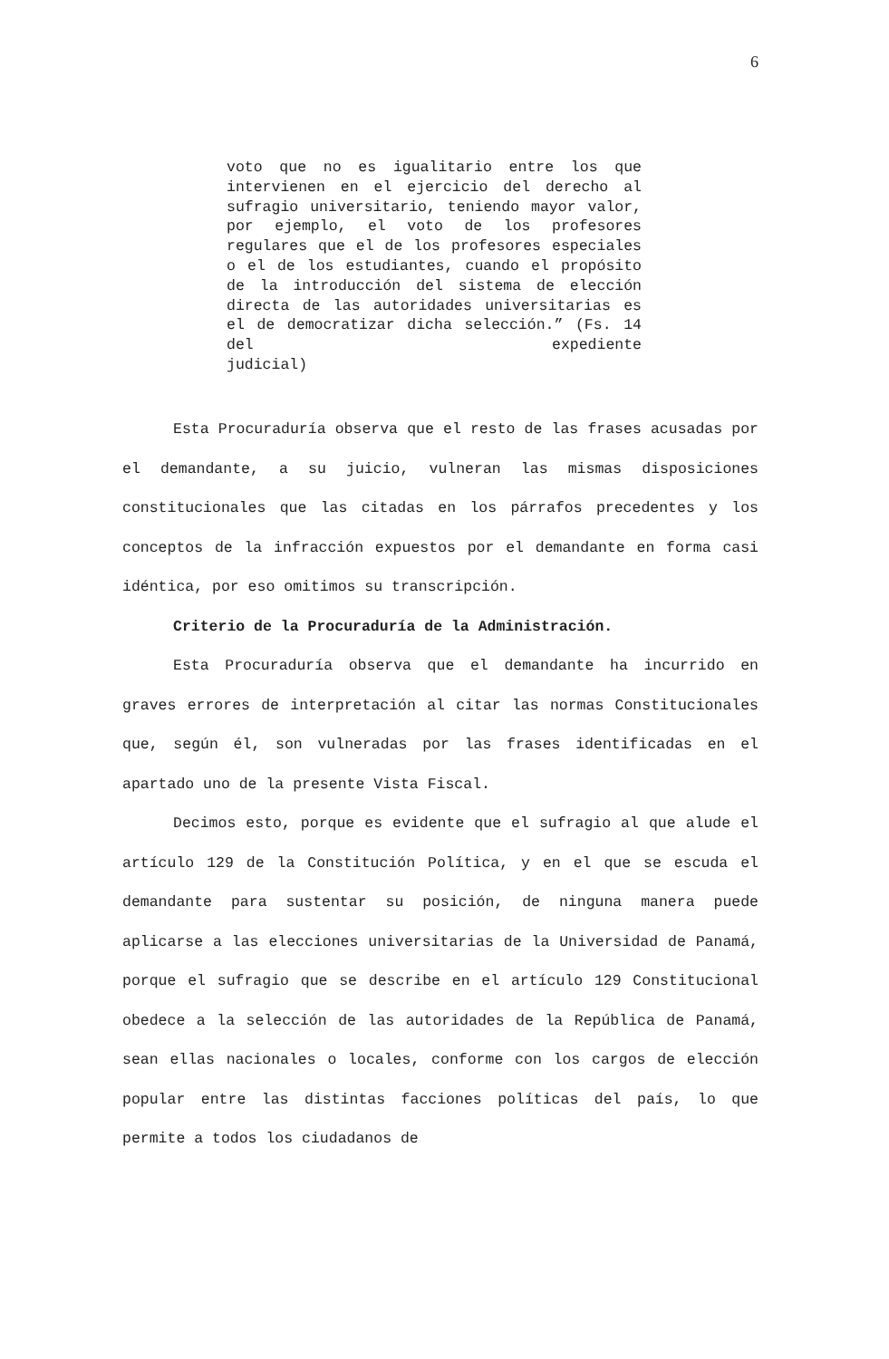6
voto que no es igualitario entre los que intervienen en el ejercicio del derecho al sufragio universitario, teniendo mayor valor, por ejemplo, el voto de los profesores regulares que el de los profesores especiales o el de los estudiantes, cuando el propósito de la introducción del sistema de elección directa de las autoridades universitarias es el de democratizar dicha selección.” (Fs. 14 del expediente
judicial)
Esta Procuraduría observa que el resto de las frases acusadas por el demandante, a su juicio, vulneran las mismas disposiciones constitucionales que las citadas en los párrafos precedentes y los conceptos de la infracción expuestos por el demandante en forma casi idéntica, por eso omitimos su transcripción.
Criterio de la Procuraduría de la Administración.
Esta Procuraduría observa que el demandante ha incurrido en graves errores de interpretación al citar las normas Constitucionales que, según él, son vulneradas por las frases identificadas en el apartado uno de la presente Vista Fiscal.
Decimos esto, porque es evidente que el sufragio al que alude el artículo 129 de la Constitución Política, y en el que se escuda el demandante para sustentar su posición, de ninguna manera puede aplicarse a las elecciones universitarias de la Universidad de Panamá, porque el sufragio que se describe en el artículo 129 Constitucional obedece a la selección de las autoridades de la República de Panamá, sean ellas nacionales o locales, conforme con los cargos de elección popular entre las distintas facciones políticas del país, lo que permite a todos los ciudadanos de